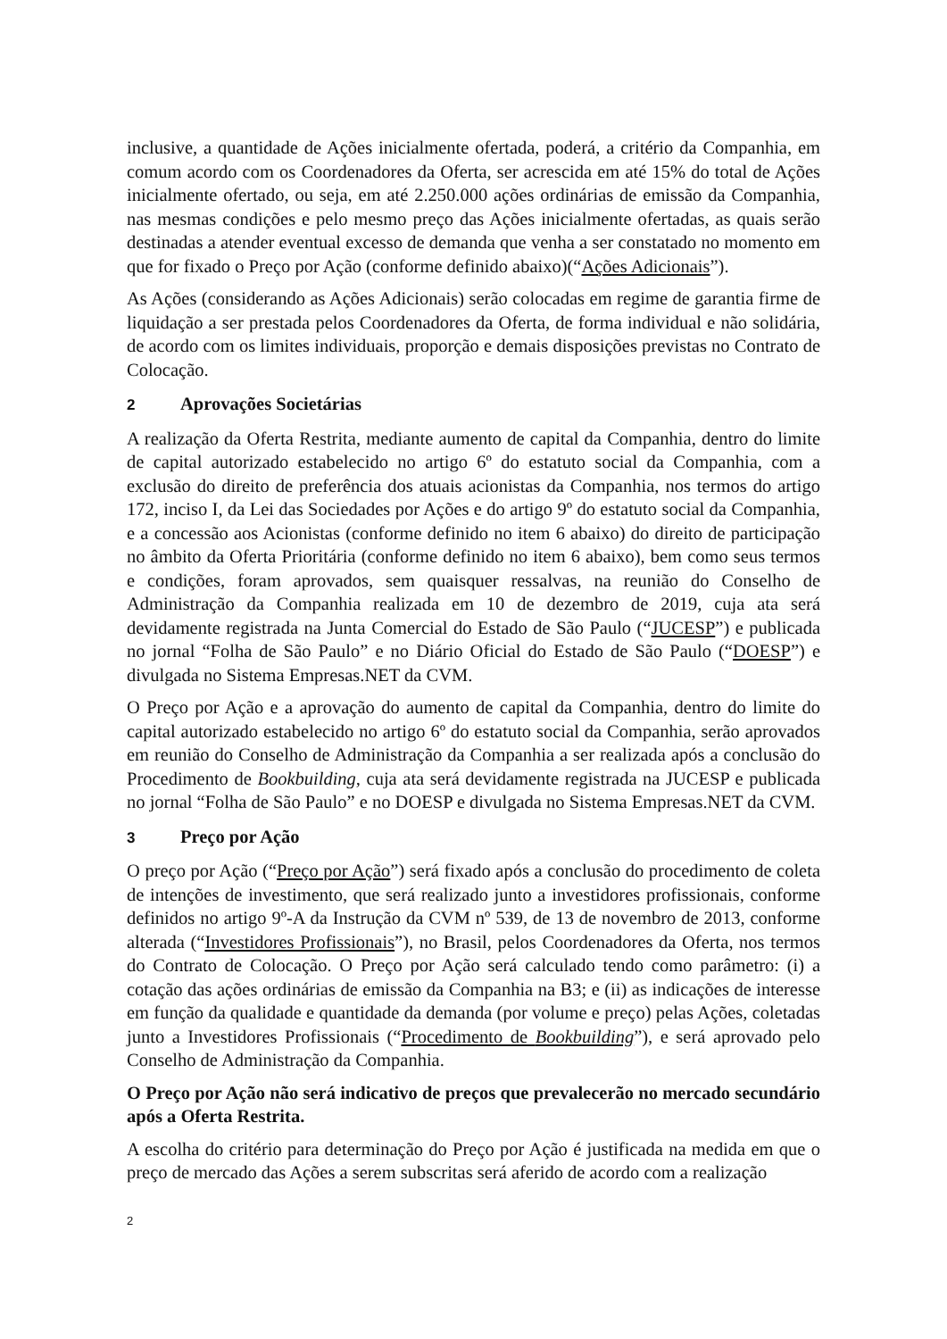inclusive, a quantidade de Ações inicialmente ofertada, poderá, a critério da Companhia, em comum acordo com os Coordenadores da Oferta, ser acrescida em até 15% do total de Ações inicialmente ofertado, ou seja, em até 2.250.000 ações ordinárias de emissão da Companhia, nas mesmas condições e pelo mesmo preço das Ações inicialmente ofertadas, as quais serão destinadas a atender eventual excesso de demanda que venha a ser constatado no momento em que for fixado o Preço por Ação (conforme definido abaixo)(“Ações Adicionais”).
As Ações (considerando as Ações Adicionais) serão colocadas em regime de garantia firme de liquidação a ser prestada pelos Coordenadores da Oferta, de forma individual e não solidária, de acordo com os limites individuais, proporção e demais disposições previstas no Contrato de Colocação.
2 Aprovações Societárias
A realização da Oferta Restrita, mediante aumento de capital da Companhia, dentro do limite de capital autorizado estabelecido no artigo 6º do estatuto social da Companhia, com a exclusão do direito de preferência dos atuais acionistas da Companhia, nos termos do artigo 172, inciso I, da Lei das Sociedades por Ações e do artigo 9º do estatuto social da Companhia, e a concessão aos Acionistas (conforme definido no item 6 abaixo) do direito de participação no âmbito da Oferta Prioritária (conforme definido no item 6 abaixo), bem como seus termos e condições, foram aprovados, sem quaisquer ressalvas, na reunião do Conselho de Administração da Companhia realizada em 10 de dezembro de 2019, cuja ata será devidamente registrada na Junta Comercial do Estado de São Paulo (“JUCESP”) e publicada no jornal “Folha de São Paulo” e no Diário Oficial do Estado de São Paulo (“DOESP”) e divulgada no Sistema Empresas.NET da CVM.
O Preço por Ação e a aprovação do aumento de capital da Companhia, dentro do limite do capital autorizado estabelecido no artigo 6º do estatuto social da Companhia, serão aprovados em reunião do Conselho de Administração da Companhia a ser realizada após a conclusão do Procedimento de Bookbuilding, cuja ata será devidamente registrada na JUCESP e publicada no jornal “Folha de São Paulo” e no DOESP e divulgada no Sistema Empresas.NET da CVM.
3 Preço por Ação
O preço por Ação (“Preço por Ação”) será fixado após a conclusão do procedimento de coleta de intenções de investimento, que será realizado junto a investidores profissionais, conforme definidos no artigo 9º-A da Instrução da CVM nº 539, de 13 de novembro de 2013, conforme alterada (“Investidores Profissionais”), no Brasil, pelos Coordenadores da Oferta, nos termos do Contrato de Colocação. O Preço por Ação será calculado tendo como parâmetro: (i) a cotação das ações ordinárias de emissão da Companhia na B3; e (ii) as indicações de interesse em função da qualidade e quantidade da demanda (por volume e preço) pelas Ações, coletadas junto a Investidores Profissionais (“Procedimento de Bookbuilding”), e será aprovado pelo Conselho de Administração da Companhia.
O Preço por Ação não será indicativo de preços que prevalecerão no mercado secundário após a Oferta Restrita.
A escolha do critério para determinação do Preço por Ação é justificada na medida em que o preço de mercado das Ações a serem subscritas será aferido de acordo com a realização
2